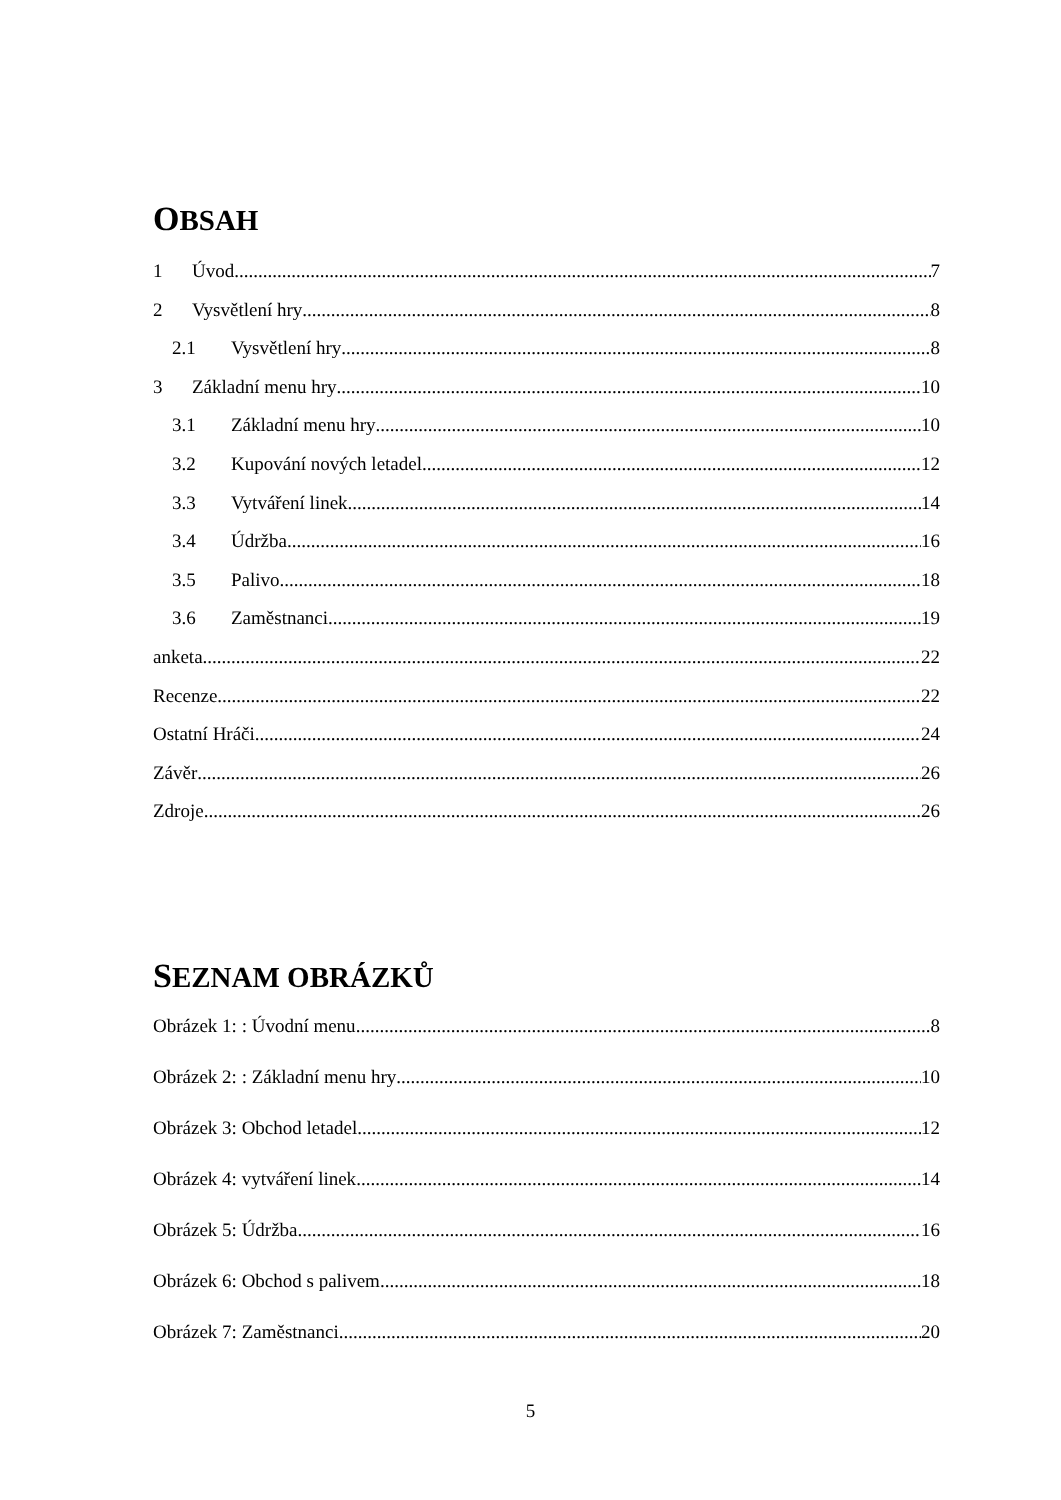OBSAH
1 Úvod 7
2 Vysvětlení hry 8
2.1 Vysvětlení hry 8
3 Základní menu hry 10
3.1 Základní menu hry 10
3.2 Kupování nových letadel 12
3.3 Vytváření linek 14
3.4 Údržba 16
3.5 Palivo 18
3.6 Zaměstnanci 19
anketa 22
Recenze 22
Ostatní Hráči 24
Závěr 26
Zdroje 26
SEZNAM OBRÁZKŮ
Obrázek 1: : Úvodní menu 8
Obrázek 2: : Základní menu hry 10
Obrázek 3: Obchod letadel 12
Obrázek 4: vytváření linek 14
Obrázek 5: Údržba 16
Obrázek 6: Obchod s palivem 18
Obrázek 7: Zaměstnanci 20
5